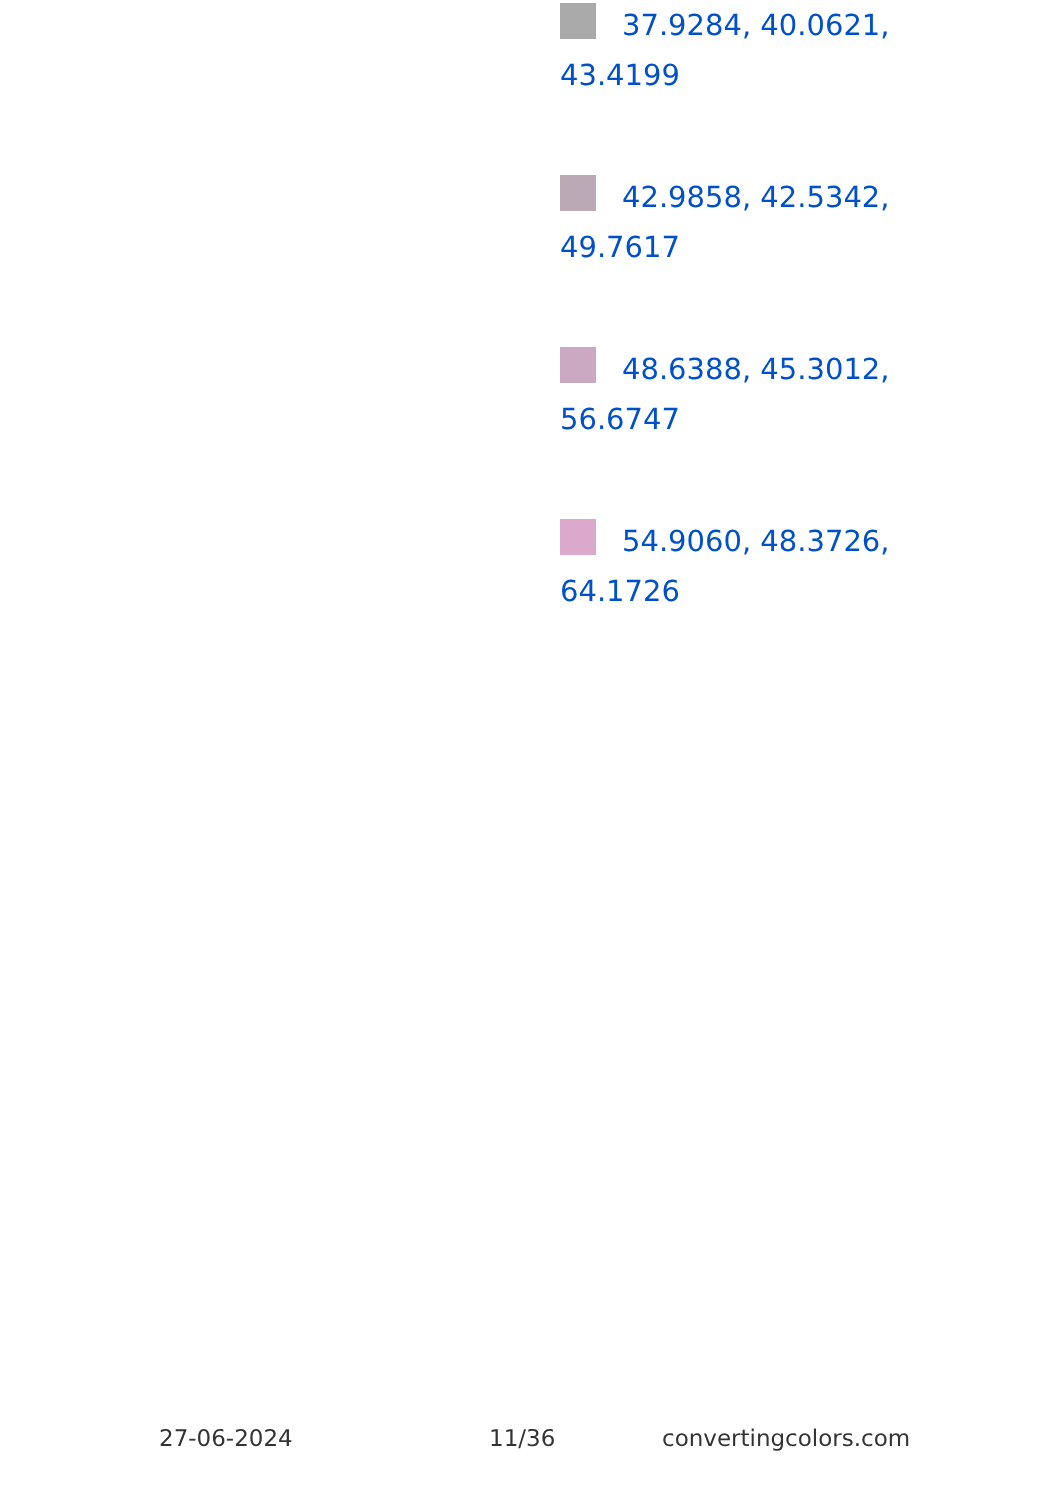37.9284, 40.0621, 43.4199
42.9858, 42.5342, 49.7617
48.6388, 45.3012, 56.6747
54.9060, 48.3726, 64.1726
27-06-2024 11/36 convertingcolors.com